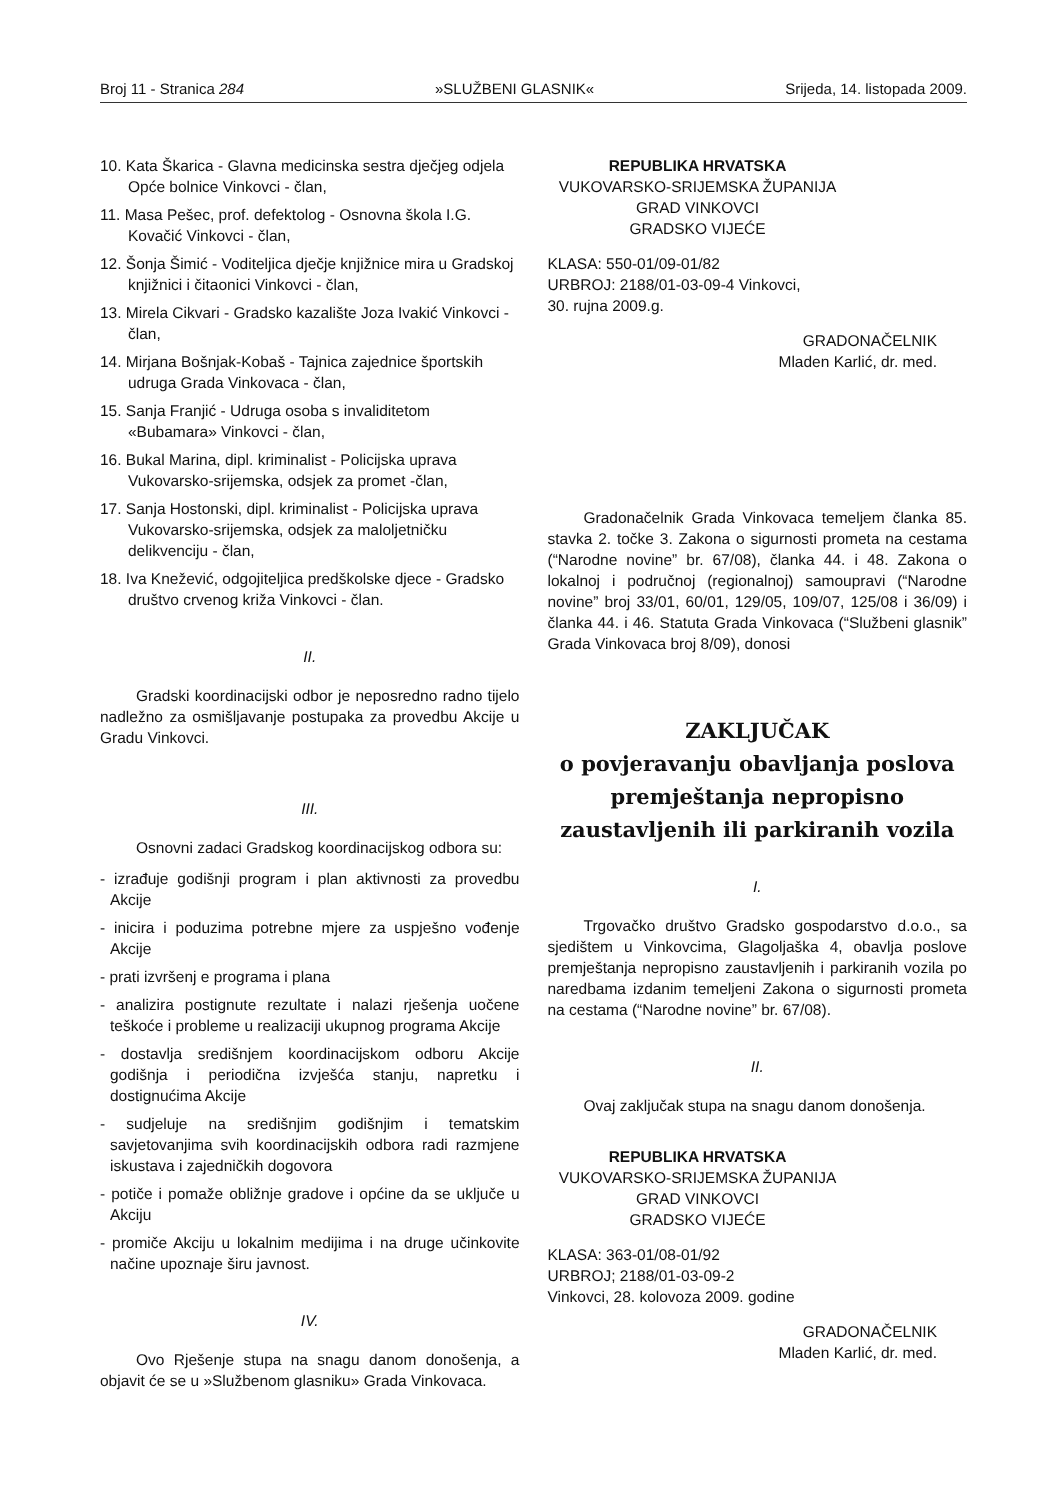Broj 11 - Stranica 284 »SLUŽBENI GLASNIK« Srijeda, 14. listopada 2009.
10. Kata Škarica - Glavna medicinska sestra dječjeg odjela Opće bolnice Vinkovci - član,
11. Masa Pešec, prof. defektolog - Osnovna škola I.G. Kovačić Vinkovci - član,
12. Šonja Šimić - Voditeljica dječje knjižnice mira u Gradskoj knjižnici i čitaonici Vinkovci - član,
13. Mirela Cikvari - Gradsko kazalište Joza Ivakić Vinkovci - član,
14. Mirjana Bošnjak-Kobaš - Tajnica zajednice športskih udruga Grada Vinkovaca - član,
15. Sanja Franjić - Udruga osoba s invaliditetom «Bubamara» Vinkovci - član,
16. Bukal Marina, dipl. kriminalist - Policijska uprava Vukovarsko-srijemska, odsjek za promet -član,
17. Sanja Hostonski, dipl. kriminalist - Policijska uprava Vukovarsko-srijemska, odsjek za maloljetničku delikvenciju - član,
18. Iva Knežević, odgojiteljica predškolske djece - Gradsko društvo crvenog križa Vinkovci - član.
II.
Gradski koordinacijski odbor je neposredno radno tijelo nadležno za osmišljavanje postupaka za provedbu Akcije u Gradu Vinkovci.
III.
Osnovni zadaci Gradskog koordinacijskog odbora su:
- izrađuje godišnji program i plan aktivnosti za provedbu Akcije
- inicira i poduzima potrebne mjere za uspješno vođenje Akcije
- prati izvršenj e programa i plana
- analizira postignute rezultate i nalazi rješenja uočene teškoće i probleme u realizaciji ukupnog programa Akcije
- dostavlja središnjem koordinacijskom odboru Akcije godišnja i periodična izvješća stanju, napretku i dostignućima Akcije
- sudjeluje na središnjim godišnjim i tematskim savjetovanjima svih koordinacijskih odbora radi razmjene iskustava i zajedničkih dogovora
- potiče i pomaže obližnje gradove i općine da se uključe u Akciju
- promiče Akciju u lokalnim medijima i na druge učinkovite načine upoznaje širu javnost.
IV.
Ovo Rješenje stupa na snagu danom donošenja, a objavit će se u »Službenom glasniku» Grada Vinkovaca.
REPUBLIKA HRVATSKA
VUKOVARSKO-SRIJEMSKA ŽUPANIJA
GRAD VINKOVCI
GRADSKO VIJEĆE
KLASA: 550-01/09-01/82
URBROJ: 2188/01-03-09-4 Vinkovci,
30. rujna 2009.g.
GRADONAČELNIK
Mladen Karlić, dr. med.
Gradonačelnik Grada Vinkovaca temeljem članka 85. stavka 2. točke 3. Zakona o sigurnosti prometa na cestama (“Narodne novine” br. 67/08), članka 44. i 48. Zakona o lokalnoj i područnoj (regionalnoj) samoupravi (“Narodne novine” broj 33/01, 60/01, 129/05, 109/07, 125/08 i 36/09) i članka 44. i 46. Statuta Grada Vinkovaca (“Službeni glasnik” Grada Vinkovaca broj 8/09), donosi
ZAKLJUČAK
o povjeravanju obavljanja poslova premještanja nepropisno zaustavljenih ili parkiranih vozila
I.
Trgovačko društvo Gradsko gospodarstvo d.o.o., sa sjedištem u Vinkovcima, Glagoljaška 4, obavlja poslove premještanja nepropisno zaustavljenih i parkiranih vozila po naredbama izdanim temeljeni Zakona o sigurnosti prometa na cestama (“Narodne novine” br. 67/08).
II.
Ovaj zaključak stupa na snagu danom donošenja.
REPUBLIKA HRVATSKA
VUKOVARSKO-SRIJEMSKA ŽUPANIJA
GRAD VINKOVCI
GRADSKO VIJEĆE
KLASA: 363-01/08-01/92
URBROJ; 2188/01-03-09-2
Vinkovci, 28. kolovoza 2009. godine
GRADONAČELNIK
Mladen Karlić, dr. med.